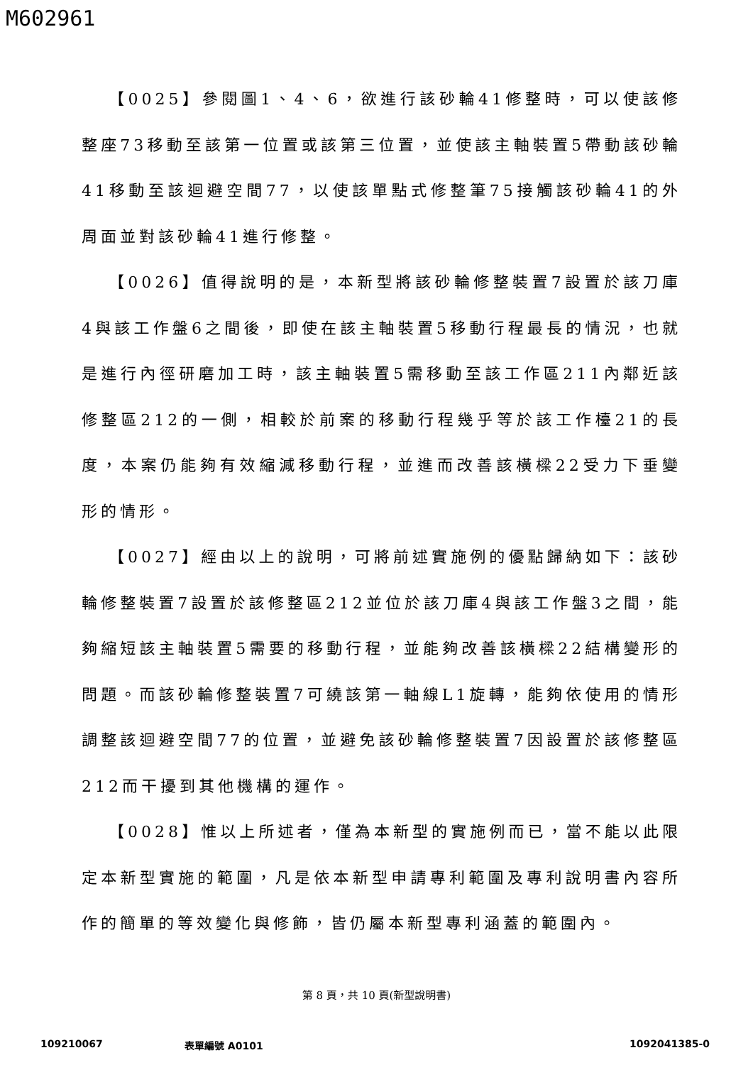M602961
【0025】參閱圖1、4、6，欲進行該砂輪41修整時，可以使該修整座73移動至該第一位置或該第三位置，並使該主軸裝置5帶動該砂輪41移動至該迴避空間77，以使該單點式修整筆75接觸該砂輪41的外周面並對該砂輪41進行修整。
【0026】值得說明的是，本新型將該砂輪修整裝置7設置於該刀庫4與該工作盤6之間後，即使在該主軸裝置5移動行程最長的情況，也就是進行內徑研磨加工時，該主軸裝置5需移動至該工作區211內鄰近該修整區212的一側，相較於前案的移動行程幾乎等於該工作檯21的長度，本案仍能夠有效縮減移動行程，並進而改善該橫樑22受力下垂變形的情形。
【0027】經由以上的說明，可將前述實施例的優點歸納如下：該砂輪修整裝置7設置於該修整區212並位於該刀庫4與該工作盤3之間，能夠縮短該主軸裝置5需要的移動行程，並能夠改善該橫樑22結構變形的問題。而該砂輪修整裝置7可繞該第一軸線L1旋轉，能夠依使用的情形調整該迴避空間77的位置，並避免該砂輪修整裝置7因設置於該修整區212而干擾到其他機構的運作。
【0028】惟以上所述者，僅為本新型的實施例而已，當不能以此限定本新型實施的範圍，凡是依本新型申請專利範圍及專利說明書內容所作的簡單的等效變化與修飾，皆仍屬本新型專利涵蓋的範圍內。
第 8 頁，共 10 頁(新型說明書)
109210067 表單編號 A0101 1092041385-0